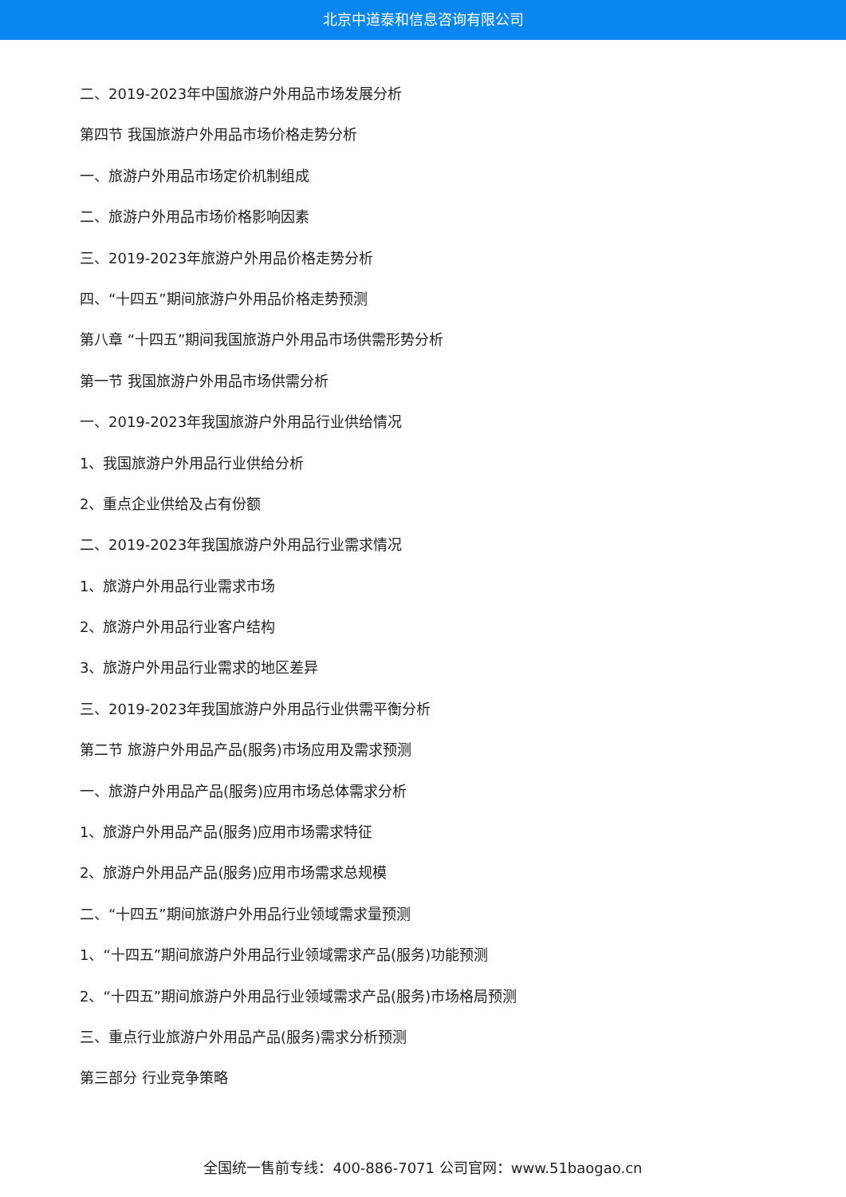北京中道泰和信息咨询有限公司
二、2019-2023年中国旅游户外用品市场发展分析
第四节 我国旅游户外用品市场价格走势分析
一、旅游户外用品市场定价机制组成
二、旅游户外用品市场价格影响因素
三、2019-2023年旅游户外用品价格走势分析
四、“十四五”期间旅游户外用品价格走势预测
第八章 “十四五”期间我国旅游户外用品市场供需形势分析
第一节 我国旅游户外用品市场供需分析
一、2019-2023年我国旅游户外用品行业供给情况
1、我国旅游户外用品行业供给分析
2、重点企业供给及占有份额
二、2019-2023年我国旅游户外用品行业需求情况
1、旅游户外用品行业需求市场
2、旅游户外用品行业客户结构
3、旅游户外用品行业需求的地区差异
三、2019-2023年我国旅游户外用品行业供需平衡分析
第二节 旅游户外用品产品(服务)市场应用及需求预测
一、旅游户外用品产品(服务)应用市场总体需求分析
1、旅游户外用品产品(服务)应用市场需求特征
2、旅游户外用品产品(服务)应用市场需求总规模
二、“十四五”期间旅游户外用品行业领域需求量预测
1、“十四五”期间旅游户外用品行业领域需求产品(服务)功能预测
2、“十四五”期间旅游户外用品行业领域需求产品(服务)市场格局预测
三、重点行业旅游户外用品产品(服务)需求分析预测
第三部分 行业竞争策略
全国统一售前专线：400-886-7071 公司官网：www.51baogao.cn